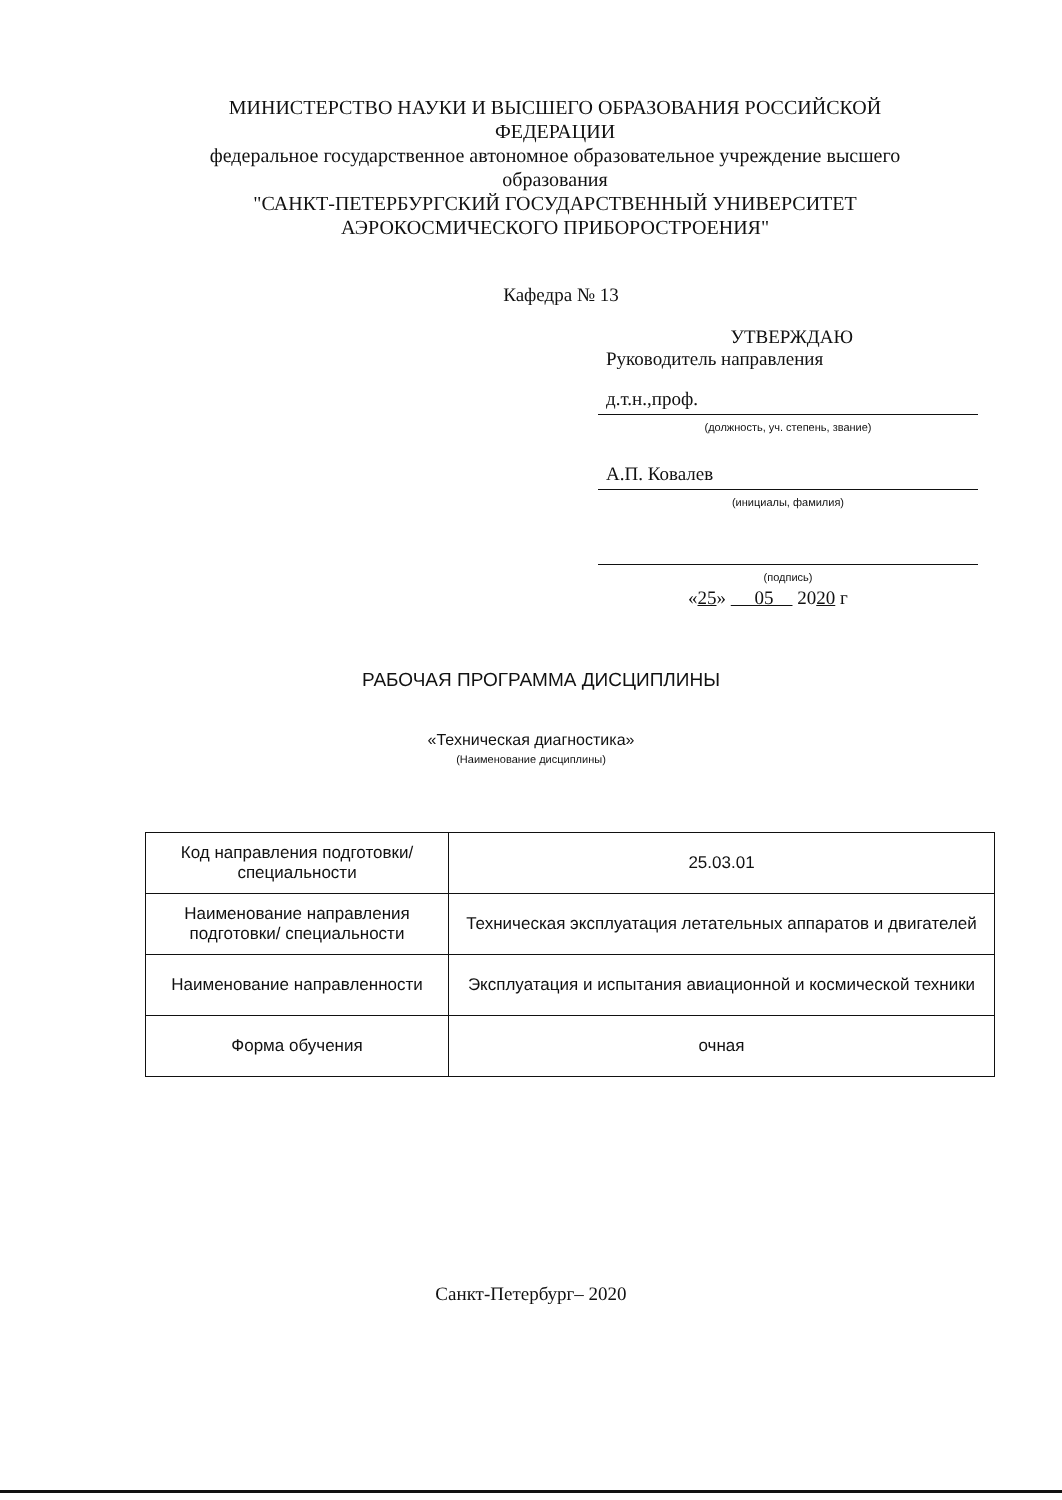МИНИСТЕРСТВО НАУКИ И ВЫСШЕГО ОБРАЗОВАНИЯ РОССИЙСКОЙ ФЕДЕРАЦИИ
федеральное государственное автономное образовательное учреждение высшего образования
"САНКТ-ПЕТЕРБУРГСКИЙ ГОСУДАРСТВЕННЫЙ УНИВЕРСИТЕТ АЭРОКОСМИЧЕСКОГО ПРИБОРОСТРОЕНИЯ"
Кафедра № 13
УТВЕРЖДАЮ
Руководитель направления
д.т.н.,проф.
(должность, уч. степень, звание)
А.П. Ковалев
(инициалы, фамилия)
(подпись)
«25» 05 2020 г
РАБОЧАЯ ПРОГРАММА ДИСЦИПЛИНЫ
«Техническая диагностика»
(Наименование дисциплины)
| Код направления подготовки/ специальности | 25.03.01 |
| Наименование направления подготовки/ специальности | Техническая эксплуатация летательных аппаратов и двигателей |
| Наименование направленности | Эксплуатация и испытания авиационной и космической техники |
| Форма обучения | очная |
Санкт-Петербург– 2020